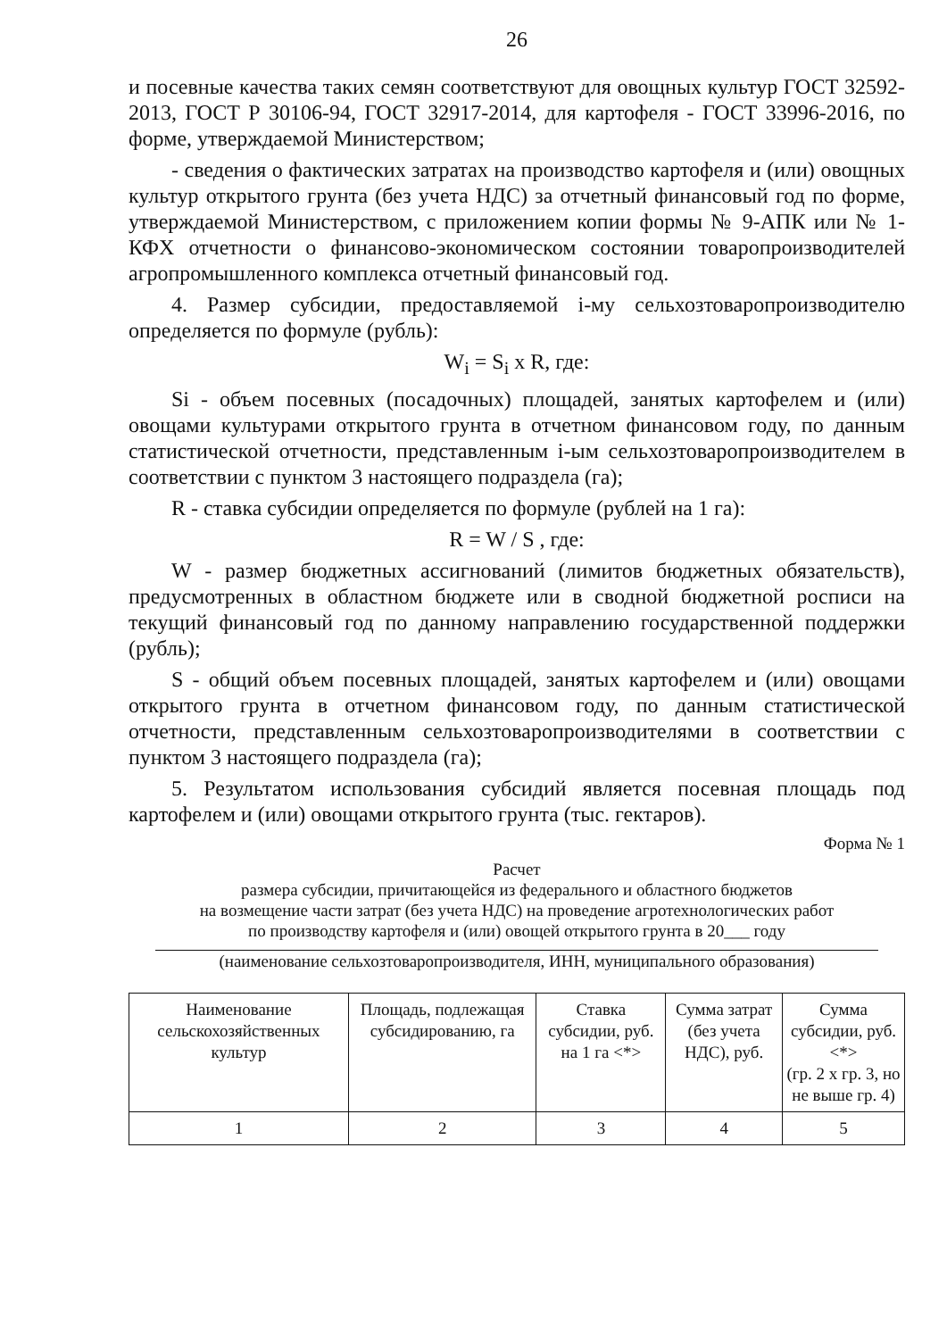26
и посевные качества таких семян соответствуют для овощных культур ГОСТ 32592-2013, ГОСТ Р 30106-94, ГОСТ 32917-2014, для картофеля - ГОСТ 33996-2016, по форме, утверждаемой Министерством;
- сведения о фактических затратах на производство картофеля и (или) овощных культур открытого грунта (без учета НДС) за отчетный финансовый год по форме, утверждаемой Министерством, с приложением копии формы № 9-АПК или № 1-КФХ отчетности о финансово-экономическом состоянии товаропроизводителей агропромышленного комплекса отчетный финансовый год.
4. Размер субсидии, предоставляемой i-му сельхозтоваропроизводителю определяется по формуле (рубль):
W<sub>i</sub> = S<sub>i</sub> x R, где:
Si - объем посевных (посадочных) площадей, занятых картофелем и (или) овощами культурами открытого грунта в отчетном финансовом году, по данным статистической отчетности, представленным i-ым сельхозтоваропроизводителем в соответствии с пунктом 3 настоящего подраздела (га);
R - ставка субсидии определяется по формуле (рублей на 1 га):
R = W / S , где:
W - размер бюджетных ассигнований (лимитов бюджетных обязательств), предусмотренных в областном бюджете или в сводной бюджетной росписи на текущий финансовый год по данному направлению государственной поддержки (рубль);
S - общий объем посевных площадей, занятых картофелем и (или) овощами открытого грунта в отчетном финансовом году, по данным статистической отчетности, представленным сельхозтоваропроизводителями в соответствии с пунктом 3 настоящего подраздела (га);
5. Результатом использования субсидий является посевная площадь под картофелем и (или) овощами открытого грунта (тыс. гектаров).
Форма № 1
Расчет
размера субсидии, причитающейся из федерального и областного бюджетов
на возмещение части затрат (без учета НДС) на проведение агротехнологических работ
по производству картофеля и (или) овощей открытого грунта в 20___ году
(наименование сельхозтоваропроизводителя, ИНН, муниципального образования)
| Наименование сельскохозяйственных культур | Площадь, подлежащая субсидированию, га | Ставка субсидии, руб. на 1 га <*> | Сумма затрат (без учета НДС), руб. | Сумма субсидии, руб. <*> (гр. 2 х гр. 3, но не выше гр. 4) |
| --- | --- | --- | --- | --- |
| 1 | 2 | 3 | 4 | 5 |